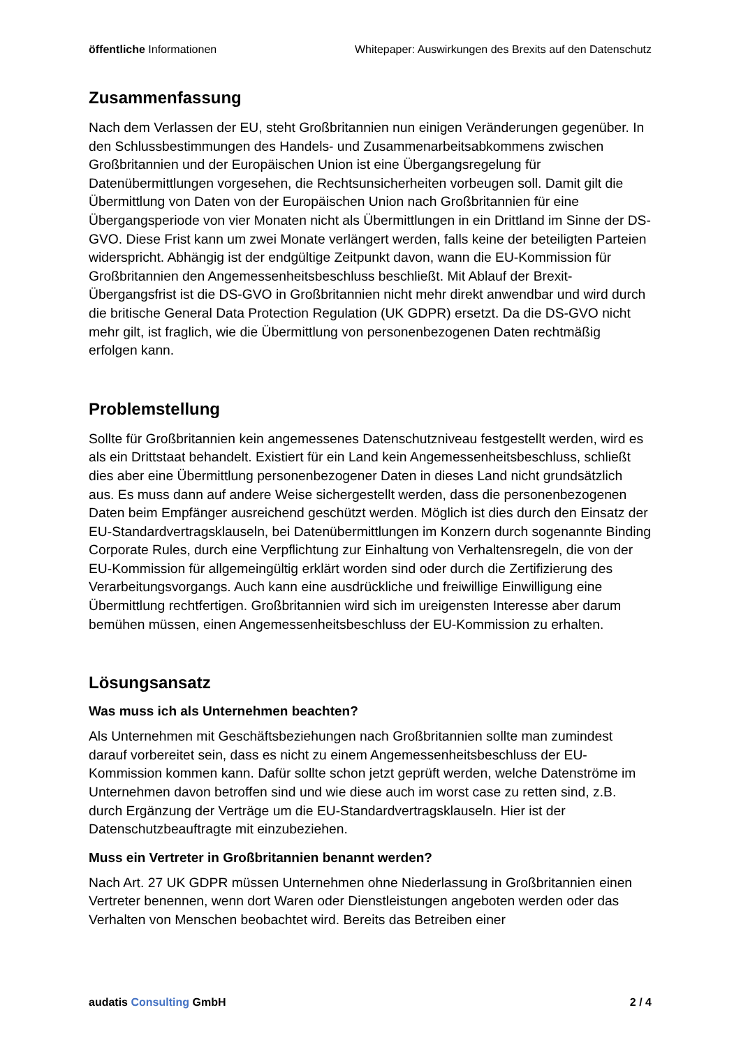öffentliche Informationen Whitepaper: Auswirkungen des Brexits auf den Datenschutz
Zusammenfassung
Nach dem Verlassen der EU, steht Großbritannien nun einigen Veränderungen gegenüber. In den Schlussbestimmungen des Handels- und Zusammenarbeitsabkommens zwischen Großbritannien und der Europäischen Union ist eine Übergangsregelung für Datenübermittlungen vorgesehen, die Rechtsunsicherheiten vorbeugen soll. Damit gilt die Übermittlung von Daten von der Europäischen Union nach Großbritannien für eine Übergangsperiode von vier Monaten nicht als Übermittlungen in ein Drittland im Sinne der DS-GVO. Diese Frist kann um zwei Monate verlängert werden, falls keine der beteiligten Parteien widerspricht. Abhängig ist der endgültige Zeitpunkt davon, wann die EU-Kommission für Großbritannien den Angemessenheitsbeschluss beschließt. Mit Ablauf der Brexit-Übergangsfrist ist die DS-GVO in Großbritannien nicht mehr direkt anwendbar und wird durch die britische General Data Protection Regulation (UK GDPR) ersetzt. Da die DS-GVO nicht mehr gilt, ist fraglich, wie die Übermittlung von personenbezogenen Daten rechtmäßig erfolgen kann.
Problemstellung
Sollte für Großbritannien kein angemessenes Datenschutzniveau festgestellt werden, wird es als ein Drittstaat behandelt. Existiert für ein Land kein Angemessenheitsbeschluss, schließt dies aber eine Übermittlung personenbezogener Daten in dieses Land nicht grundsätzlich aus. Es muss dann auf andere Weise sichergestellt werden, dass die personenbezogenen Daten beim Empfänger ausreichend geschützt werden. Möglich ist dies durch den Einsatz der EU-Standardvertragsklauseln, bei Datenübermittlungen im Konzern durch sogenannte Binding Corporate Rules, durch eine Verpflichtung zur Einhaltung von Verhaltensregeln, die von der EU-Kommission für allgemeingültig erklärt worden sind oder durch die Zertifizierung des Verarbeitungsvorgangs. Auch kann eine ausdrückliche und freiwillige Einwilligung eine Übermittlung rechtfertigen. Großbritannien wird sich im ureigensten Interesse aber darum bemühen müssen, einen Angemessenheitsbeschluss der EU-Kommission zu erhalten.
Lösungsansatz
Was muss ich als Unternehmen beachten?
Als Unternehmen mit Geschäftsbeziehungen nach Großbritannien sollte man zumindest darauf vorbereitet sein, dass es nicht zu einem Angemessenheitsbeschluss der EU-Kommission kommen kann. Dafür sollte schon jetzt geprüft werden, welche Datenströme im Unternehmen davon betroffen sind und wie diese auch im worst case zu retten sind, z.B. durch Ergänzung der Verträge um die EU-Standardvertragsklauseln. Hier ist der Datenschutzbeauftragte mit einzubeziehen.
Muss ein Vertreter in Großbritannien benannt werden?
Nach Art. 27 UK GDPR müssen Unternehmen ohne Niederlassung in Großbritannien einen Vertreter benennen, wenn dort Waren oder Dienstleistungen angeboten werden oder das Verhalten von Menschen beobachtet wird. Bereits das Betreiben einer
audatis Consulting GmbH 2 / 4